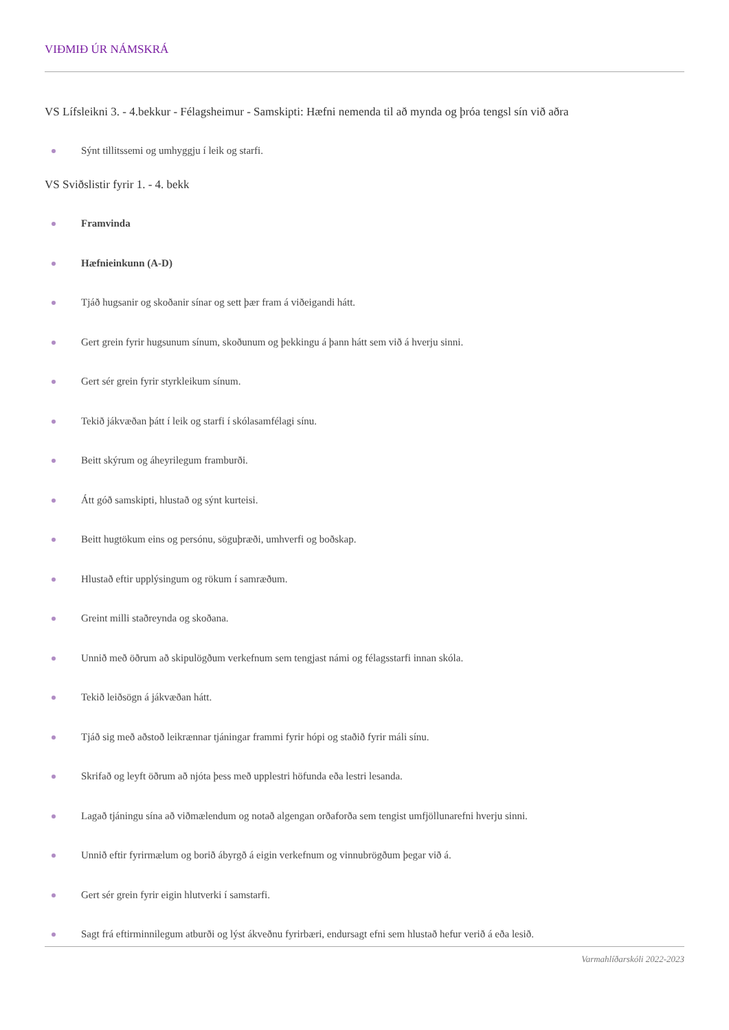VIÐMIÐ ÚR NÁMSKRÁ
VS Lífsleikni 3. - 4.bekkur - Félagsheimur - Samskipti: Hæfni nemenda til að mynda og þróa tengsl sín við aðra
Sýnt tillitssemi og umhyggju í leik og starfi.
VS Sviðslistir fyrir 1. - 4. bekk
Framvinda
Hæfnieinkunn (A-D)
Tjáð hugsanir og skoðanir sínar og sett þær fram á viðeigandi hátt.
Gert grein fyrir hugsunum sínum, skoðunum og þekkingu á þann hátt sem við á hverju sinni.
Gert sér grein fyrir styrkleikum sínum.
Tekið jákvæðan þátt í leik og starfi í skólasamfélagi sínu.
Beitt skýrum og áheyrilegum framburði.
Átt góð samskipti, hlustað og sýnt kurteisi.
Beitt hugtökum eins og persónu, söguþræði, umhverfi og boðskap.
Hlustað eftir upplýsingum og rökum í samræðum.
Greint milli staðreynda og skoðana.
Unnið með öðrum að skipulögðum verkefnum sem tengjast námi og félagsstarfi innan skóla.
Tekið leiðsögn á jákvæðan hátt.
Tjáð sig með aðstoð leikrænnar tjáningar frammi fyrir hópi og staðið fyrir máli sínu.
Skrifað og leyft öðrum að njóta þess með upplestri höfunda eða lestri lesanda.
Lagað tjáningu sína að viðmælendum og notað algengan orðaforða sem tengist umfjöllunarefni hverju sinni.
Unnið eftir fyrirmælum og borið ábyrgð á eigin verkefnum og vinnubrögðum þegar við á.
Gert sér grein fyrir eigin hlutverki í samstarfi.
Sagt frá eftirminnilegum atburði og lýst ákveðnu fyrirbæri, endursagt efni sem hlustað hefur verið á eða lesið.
Varmahlíðarskóli 2022-2023